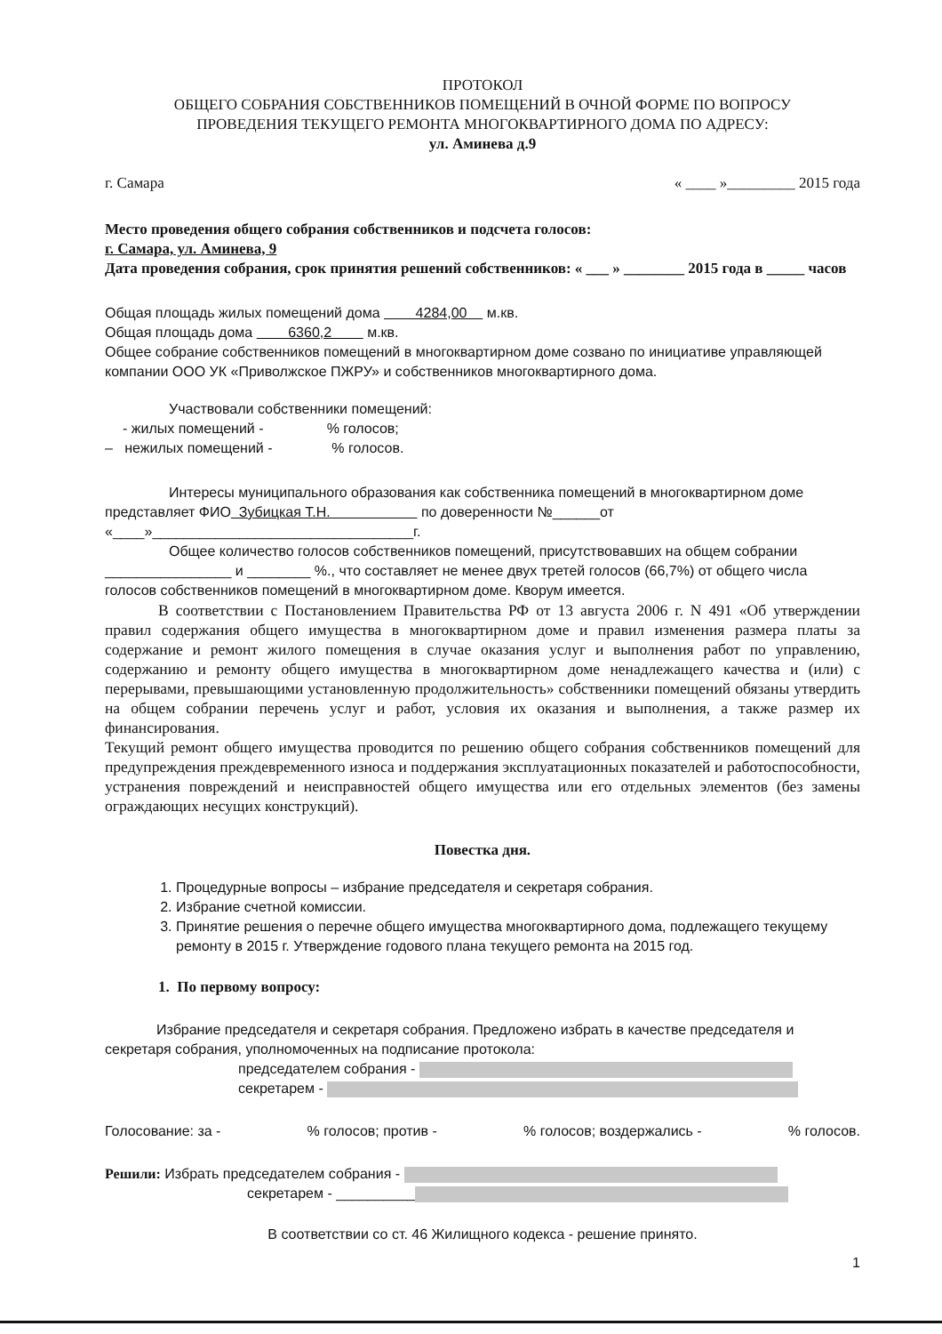ПРОТОКОЛ
ОБЩЕГО СОБРАНИЯ СОБСТВЕННИКОВ ПОМЕЩЕНИЙ В ОЧНОЙ ФОРМЕ ПО ВОПРОСУ
ПРОВЕДЕНИЯ ТЕКУЩЕГО РЕМОНТА МНОГОКВАРТИРНОГО ДОМА ПО АДРЕСУ:
ул. Аминева д.9
г. Самара « ____ »_________ 2015 года
Место проведения общего собрания собственников и подсчета голосов:
г. Самара, ул. Аминева, 9
Дата проведения собрания, срок принятия решений собственников: « ___ » ________ 2015 года в _____ часов
Общая площадь жилых помещений дома 4284,00 м.кв.
Общая площадь дома 6360,2 м.кв.
Общее собрание собственников помещений в многоквартирном доме созвано по инициативе управляющей компании ООО УК «Приволжское ПЖРУ» и собственников многоквартирного дома.
Участвовали собственники помещений:
- жилых помещений - % голосов;
– нежилых помещений - % голосов.
Интересы муниципального образования как собственника помещений в многоквартирном доме представляет ФИО Зубицкая Т.Н. по доверенности №______от «____»_________________________________г.
Общее количество голосов собственников помещений, присутствовавших на общем собрании ________________ и ________ %., что составляет не менее двух третей голосов (66,7%) от общего числа голосов собственников помещений в многоквартирном доме. Кворум имеется.
В соответствии с Постановлением Правительства РФ от 13 августа 2006 г. N 491 «Об утверждении правил содержания общего имущества в многоквартирном доме и правил изменения размера платы за содержание и ремонт жилого помещения в случае оказания услуг и выполнения работ по управлению, содержанию и ремонту общего имущества в многоквартирном доме ненадлежащего качества и (или) с перерывами, превышающими установленную продолжительность» собственники помещений обязаны утвердить на общем собрании перечень услуг и работ, условия их оказания и выполнения, а также размер их финансирования.
Текущий ремонт общего имущества проводится по решению общего собрания собственников помещений для предупреждения преждевременного износа и поддержания эксплуатационных показателей и работоспособности, устранения повреждений и неисправностей общего имущества или его отдельных элементов (без замены ограждающих несущих конструкций).
Повестка дня.
1. Процедурные вопросы – избрание председателя и секретаря собрания.
2. Избрание счетной комиссии.
3. Принятие решения о перечне общего имущества многоквартирного дома, подлежащего текущему ремонту в 2015 г. Утверждение годового плана текущего ремонта на 2015 год.
1. По первому вопросу:
Избрание председателя и секретаря собрания. Предложено избрать в качестве председателя и секретаря собрания, уполномоченных на подписание протокола:
председателем собрания -
секретарем -
Голосование: за -% голосов; против -% голосов; воздержались -% голосов.
Решили: Избрать председателем собрания -
секретарем - __________
В соответствии со ст. 46 Жилищного кодекса - решение принято.
1